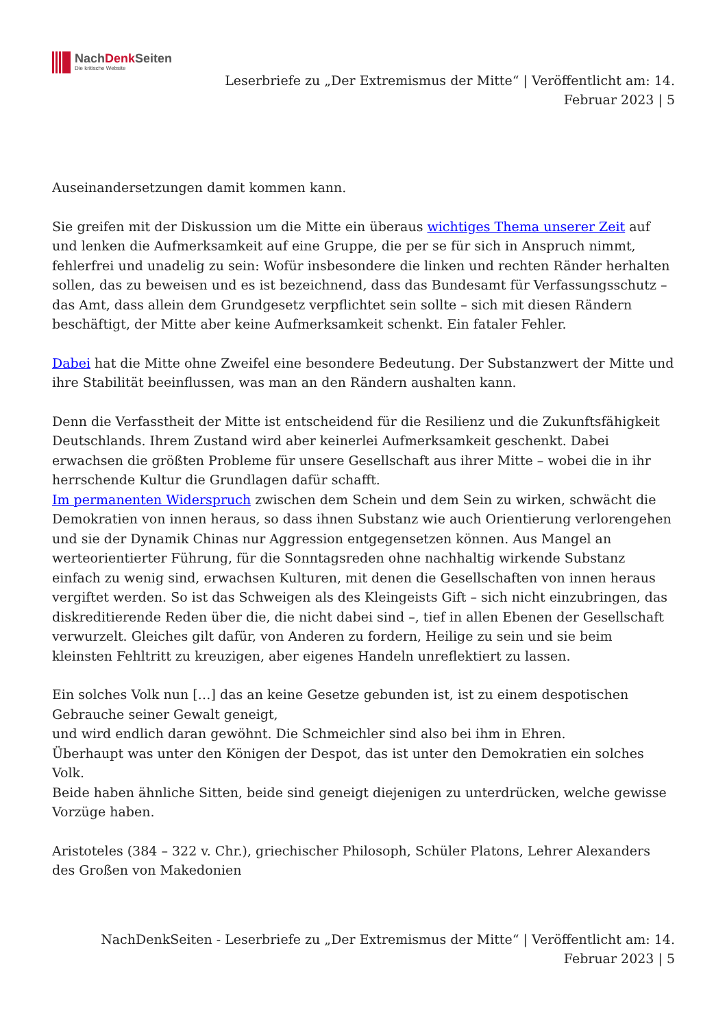NachDenk Seiten
Die kritische Website
Leserbriefe zu „Der Extremismus der Mitte“ | Veröffentlicht am: 14.
Februar 2023 | 5
Auseinandersetzungen damit kommen kann.
Sie greifen mit der Diskussion um die Mitte ein überaus wichtiges Thema unserer Zeit auf und lenken die Aufmerksamkeit auf eine Gruppe, die per se für sich in Anspruch nimmt, fehlerfrei und unadelig zu sein: Wofür insbesondere die linken und rechten Ränder herhalten sollen, das zu beweisen und es ist bezeichnend, dass das Bundesamt für Verfassungsschutz – das Amt, dass allein dem Grundgesetz verpflichtet sein sollte – sich mit diesen Rändern beschäftigt, der Mitte aber keine Aufmerksamkeit schenkt. Ein fataler Fehler.
Dabei hat die Mitte ohne Zweifel eine besondere Bedeutung. Der Substanzwert der Mitte und ihre Stabilität beeinflussen, was man an den Rändern aushalten kann.
Denn die Verfasstheit der Mitte ist entscheidend für die Resilienz und die Zukunftsfähigkeit Deutschlands. Ihrem Zustand wird aber keinerlei Aufmerksamkeit geschenkt. Dabei erwachsen die größten Probleme für unsere Gesellschaft aus ihrer Mitte – wobei die in ihr herrschende Kultur die Grundlagen dafür schafft.
Im permanenten Widerspruch zwischen dem Schein und dem Sein zu wirken, schwächt die Demokratien von innen heraus, so dass ihnen Substanz wie auch Orientierung verlorengehen und sie der Dynamik Chinas nur Aggression entgegensetzen können. Aus Mangel an werteorientierter Führung, für die Sonntagsreden ohne nachhaltig wirkende Substanz einfach zu wenig sind, erwachsen Kulturen, mit denen die Gesellschaften von innen heraus vergiftet werden. So ist das Schweigen als des Kleingeists Gift – sich nicht einzubringen, das diskreditierende Reden über die, die nicht dabei sind –, tief in allen Ebenen der Gesellschaft verwurzelt. Gleiches gilt dafür, von Anderen zu fordern, Heilige zu sein und sie beim kleinsten Fehltritt zu kreuzigen, aber eigenes Handeln unreflektiert zu lassen.
Ein solches Volk nun […] das an keine Gesetze gebunden ist, ist zu einem despotischen Gebrauche seiner Gewalt geneigt,
und wird endlich daran gewöhnt. Die Schmeichler sind also bei ihm in Ehren.
Überhaupt was unter den Königen der Despot, das ist unter den Demokratien ein solches Volk.
Beide haben ähnliche Sitten, beide sind geneigt diejenigen zu unterdrücken, welche gewisse Vorzüge haben.
Aristoteles (384 – 322 v. Chr.), griechischer Philosoph, Schüler Platons, Lehrer Alexanders des Großen von Makedonien
NachDenkSeiten - Leserbriefe zu „Der Extremismus der Mitte“ | Veröffentlicht am: 14.
Februar 2023 | 5